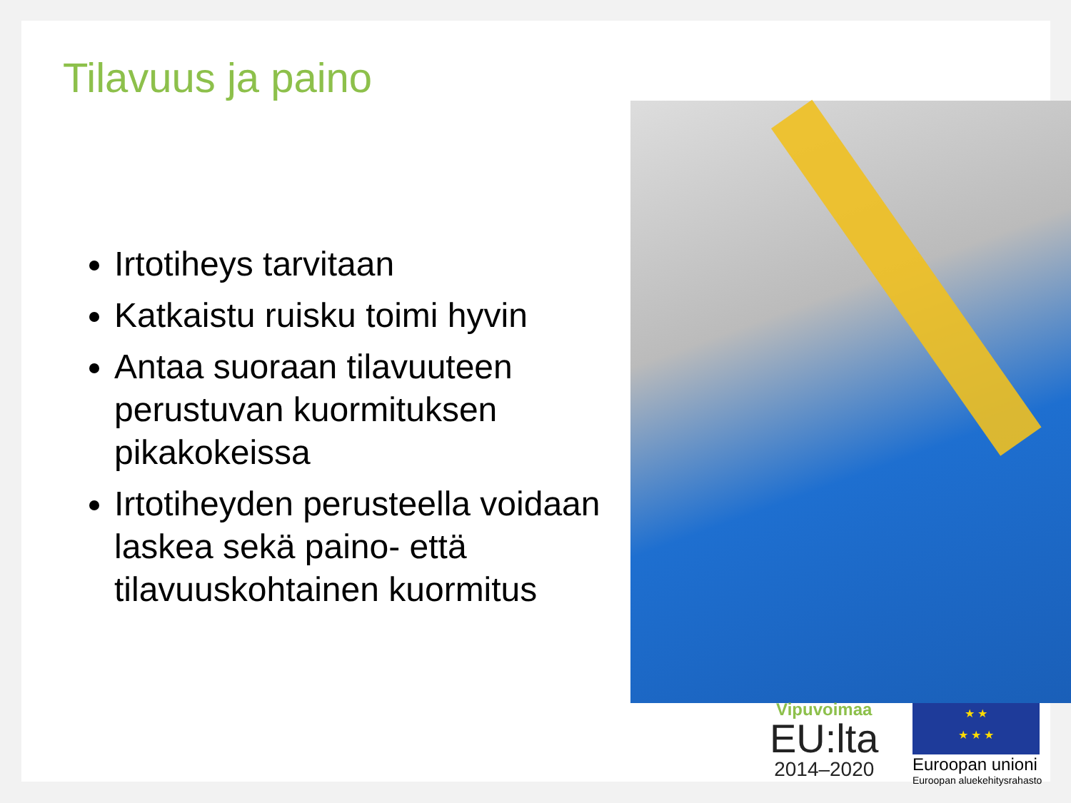Tilavuus ja paino
Irtotiheys tarvitaan
Katkaistu ruisku toimi hyvin
Antaa suoraan tilavuuteen perustuvan kuormituksen pikakokeissa
Irtotiheyden perusteella voidaan laskea sekä paino- että tilavuuskohtainen kuormitus
Vipuvoimaa
EU:lta
2014–2020
★ ★
★ ★ ★
Euroopan unioni
Euroopan aluekehitysrahasto